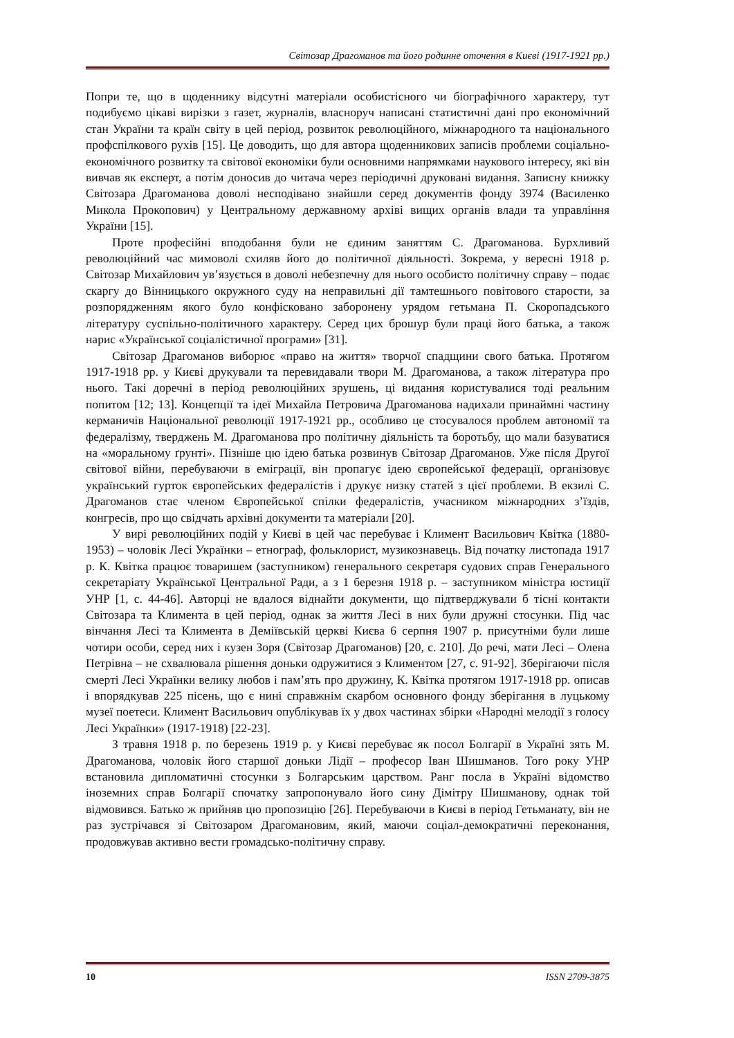Світозар Драгоманов та його родинне оточення в Києві (1917-1921 рр.)
Попри те, що в щоденнику відсутні матеріали особистісного чи біографічного характеру, тут подибуємо цікаві вирізки з газет, журналів, власноруч написані статистичні дані про економічний стан України та країн світу в цей період, розвиток революційного, міжнародного та національного профспілкового рухів [15]. Це доводить, що для автора щоденникових записів проблеми соціально-економічного розвитку та світової економіки були основними напрямками наукового інтересу, які він вивчав як експерт, а потім доносив до читача через періодичні друковані видання. Записну книжку Світозара Драгоманова доволі несподівано знайшли серед документів фонду 3974 (Василенко Микола Прокопович) у Центральному державному архіві вищих органів влади та управління України [15].
Проте професійні вподобання були не єдиним заняттям С. Драгоманова. Бурхливий революційний час мимоволі схиляв його до політичної діяльності. Зокрема, у вересні 1918 р. Світозар Михайлович ув’язується в доволі небезпечну для нього особисто політичну справу – подає скаргу до Вінницького окружного суду на неправильні дії тамтешнього повітового старости, за розпорядженням якого було конфісковано заборонену урядом гетьмана П. Скоропадського літературу суспільно-політичного характеру. Серед цих брошур були праці його батька, а також нарис «Української соціалістичної програми» [31].
Світозар Драгоманов виборює «право на життя» творчої спадщини свого батька. Протягом 1917-1918 рр. у Києві друкували та перевидавали твори М. Драгоманова, а також література про нього. Такі доречні в період революційних зрушень, ці видання користувалися тоді реальним попитом [12; 13]. Концепції та ідеї Михайла Петровича Драгоманова надихали принаймні частину керманичів Національної революції 1917-1921 рр., особливо це стосувалося проблем автономії та федералізму, тверджень М. Драгоманова про політичну діяльність та боротьбу, що мали базуватися на «моральному ґрунті». Пізніше цю ідею батька розвинув Світозар Драгоманов. Уже після Другої світової війни, перебуваючи в еміграції, він пропагує ідею європейської федерації, організовує український гурток європейських федералістів і друкує низку статей з цієї проблеми. В екзилі С. Драгоманов стає членом Європейської спілки федералістів, учасником міжнародних з’їздів, конгресів, про що свідчать архівні документи та матеріали [20].
У вирі революційних подій у Києві в цей час перебуває і Климент Васильович Квітка (1880-1953) – чоловік Лесі Українки – етнограф, фольклорист, музикознавець. Від початку листопада 1917 р. К. Квітка працює товаришем (заступником) генерального секретаря судових справ Генерального секретаріату Української Центральної Ради, а з 1 березня 1918 р. – заступником міністра юстиції УНР [1, с. 44-46]. Авторці не вдалося віднайти документи, що підтверджували б тісні контакти Світозара та Климента в цей період, однак за життя Лесі в них були дружні стосунки. Під час вінчання Лесі та Климента в Деміївській церкві Києва 6 серпня 1907 р. присутніми були лише чотири особи, серед них і кузен Зоря (Світозар Драгоманов) [20, с. 210]. До речі, мати Лесі – Олена Петрівна – не схвалювала рішення доньки одружитися з Климентом [27, с. 91-92]. Зберігаючи після смерті Лесі Українки велику любов і пам’ять про дружину, К. Квітка протягом 1917-1918 рр. описав і впорядкував 225 пісень, що є нині справжнім скарбом основного фонду зберігання в луцькому музеї поетеси. Климент Васильович опублікував їх у двох частинах збірки «Народні мелодії з голосу Лесі Українки» (1917-1918) [22-23].
З травня 1918 р. по березень 1919 р. у Києві перебуває як посол Болгарії в Україні зять М. Драгоманова, чоловік його старшої доньки Лідії – професор Іван Шишманов. Того року УНР встановила дипломатичні стосунки з Болгарським царством. Ранг посла в Україні відомство іноземних справ Болгарії спочатку запропонувало його сину Дімітру Шишманову, однак той відмовився. Батько ж прийняв цю пропозицію [26]. Перебуваючи в Києві в період Гетьманату, він не раз зустрічався зі Світозаром Драгомановим, який, маючи соціал-демократичні переконання, продовжував активно вести громадсько-політичну справу.
10 ISSN 2709-3875